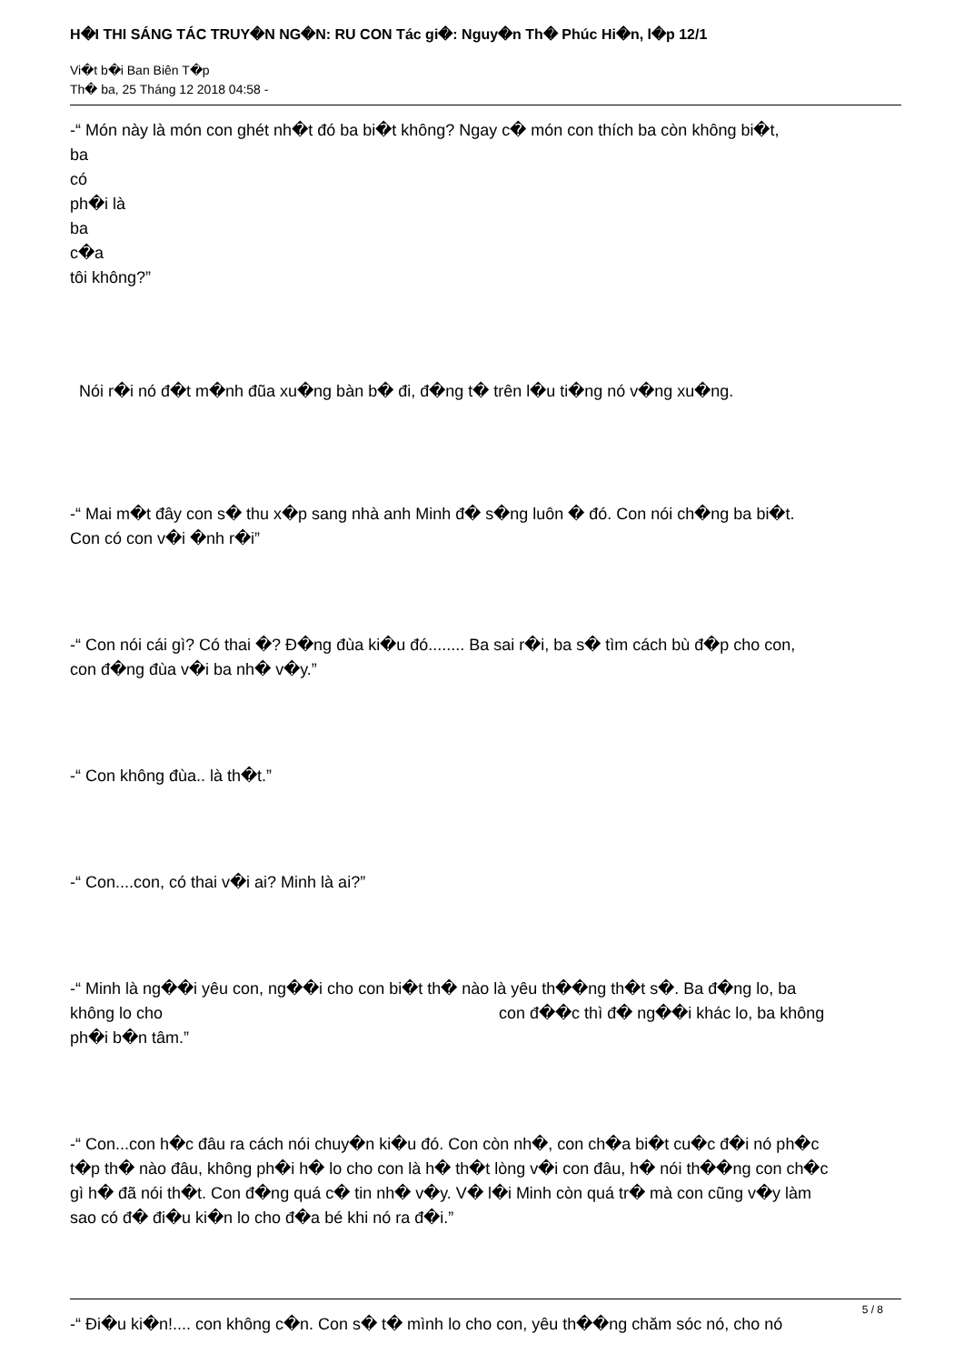H�I THI SÁNG TÁC TRUY�N NG�N: RU CON Tác gi�: Nguy�n Th� Phúc Hi�n, l�p 12/1
Vi�t b�i Ban Biên T�p
Th� ba, 25 Tháng 12 2018 04:58 -
-“ Món này là món con ghét nh�t đó ba bi�t không? Ngay c� món con thích ba còn không bi�t,
ba
có
ph�i là
ba
c�a
tôi không?”
Nói r�i nó đ�t m�nh đũa xu�ng bàn b� đi, đ�ng t� trên l�u ti�ng nó v�ng xu�ng.
-“ Mai m�t đây con s� thu x�p sang nhà anh Minh đ� s�ng luôn � đó. Con nói ch�ng ba bi�t.
Con có con v�i �nh r�i”
-“ Con nói cái gì? Có thai �? Đ�ng đùa ki�u đó........ Ba sai r�i, ba s� tìm cách bù đ�p cho con,
con đ�ng đùa v�i ba nh� v�y.”
-“ Con không đùa.. là th�t.”
-“ Con....con, có thai v�i ai? Minh là ai?”
-“ Minh là ng��i yêu con, ng��i cho con bi�t th� nào là yêu th��ng th�t s�. Ba đ�ng lo, ba
không lo cho con đ��c thì đ� ng��i khác lo, ba không
ph�i b�n tâm.”
-“ Con...con h�c đâu ra cách nói chuy�n ki�u đó. Con còn nh�, con ch�a bi�t cu�c đ�i nó ph�c
t�p th� nào đâu, không ph�i h� lo cho con là h� th�t lòng v�i con đâu, h� nói th��ng con ch�c
gì h� đã nói th�t. Con đ�ng quá c� tin nh� v�y. V� l�i Minh còn quá tr� mà con cũng v�y làm
sao có đ� đi�u ki�n lo cho đ�a bé khi nó ra đ�i.”
-“ Đi�u ki�n!.... con không c�n. Con s� t� mình lo cho con, yêu th��ng chăm sóc nó, cho nó
5 / 8